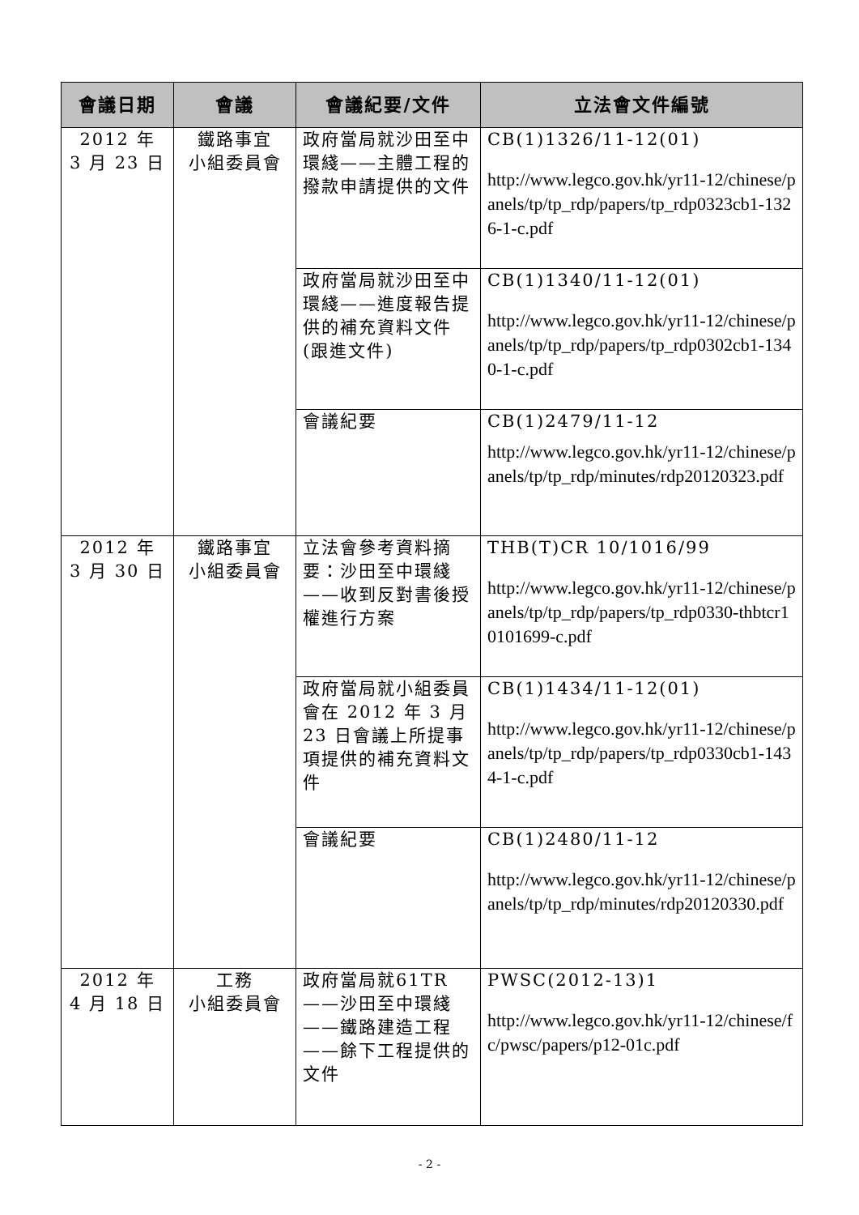| 會議日期 | 會議 | 會議紀要/文件 | 立法會文件編號 |
| --- | --- | --- | --- |
| 2012 年 3 月 23 日 | 鐵路事宜 小組委員會 | 政府當局就沙田至中環綫——主體工程的撥款申請提供的文件 | CB(1)1326/11-12(01) http://www.legco.gov.hk/yr11-12/chinese/panels/tp/tp_rdp/papers/tp_rdp0323cb1-1326-1-c.pdf |
| | | 政府當局就沙田至中環綫——進度報告提供的補充資料文件(跟進文件) | CB(1)1340/11-12(01) http://www.legco.gov.hk/yr11-12/chinese/panels/tp/tp_rdp/papers/tp_rdp0302cb1-1340-1-c.pdf |
| | | 會議紀要 | CB(1)2479/11-12 http://www.legco.gov.hk/yr11-12/chinese/panels/tp/tp_rdp/minutes/rdp20120323.pdf |
| 2012 年 3 月 30 日 | 鐵路事宜 小組委員會 | 立法會參考資料摘要：沙田至中環綫——收到反對書後授權進行方案 | THB(T)CR 10/1016/99 http://www.legco.gov.hk/yr11-12/chinese/panels/tp/tp_rdp/papers/tp_rdp0330-thbtcr10101699-c.pdf |
| | | 政府當局就小組委員會在 2012 年 3 月 23 日會議上所提事項提供的補充資料文件 | CB(1)1434/11-12(01) http://www.legco.gov.hk/yr11-12/chinese/panels/tp/tp_rdp/papers/tp_rdp0330cb1-1434-1-c.pdf |
| | | 會議紀要 | CB(1)2480/11-12 http://www.legco.gov.hk/yr11-12/chinese/panels/tp/tp_rdp/minutes/rdp20120330.pdf |
| 2012 年 4 月 18 日 | 工務 小組委員會 | 政府當局就61TR——沙田至中環綫——鐵路建造工程——餘下工程提供的文件 | PWSC(2012-13)1 http://www.legco.gov.hk/yr11-12/chinese/fc/pwsc/papers/p12-01c.pdf |
- 2 -